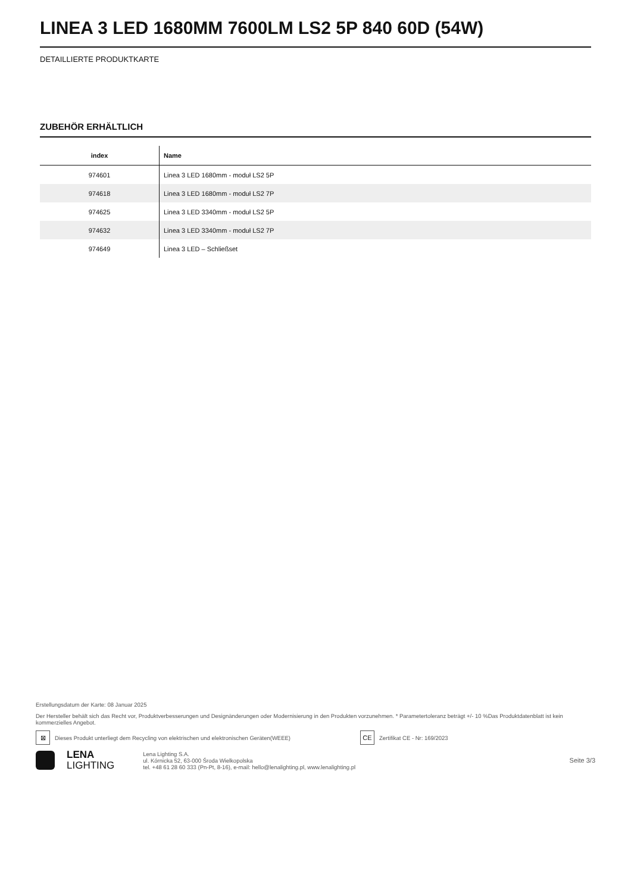LINEA 3 LED 1680MM 7600LM LS2 5P 840 60D (54W)
DETAILLIERTE PRODUKTKARTE
ZUBEHÖR ERHÄLTLICH
| index | Name |
| --- | --- |
| 974601 | Linea 3 LED 1680mm - moduł LS2 5P |
| 974618 | Linea 3 LED 1680mm - moduł LS2 7P |
| 974625 | Linea 3 LED 3340mm - moduł LS2 5P |
| 974632 | Linea 3 LED 3340mm - moduł LS2 7P |
| 974649 | Linea 3 LED – Schließset |
Erstellungsdatum der Karte: 08 Januar 2025
Der Hersteller behält sich das Recht vor, Produktverbesserungen und Designänderungen oder Modernisierung in den Produkten vorzunehmen. * Parametertoleranz beträgt +/- 10 %Das Produktdatenblatt ist kein kommerzielles Angebot.
⊠
Dieses Produkt unterliegt dem Recycling von elektrischen und elektronischen Geräten(WEEE)
CE
Zertifikat CE - Nr: 169/2023
LENA
LIGHTING
Lena Lighting S.A.
ul. Kórnicka 52, 63-000 Środa Wielkopolska
tel. +48 61 28 60 333 (Pn-Pt, 8-16), e-mail: hello@lenalighting.pl, www.lenalighting.pl
Seite 3/3